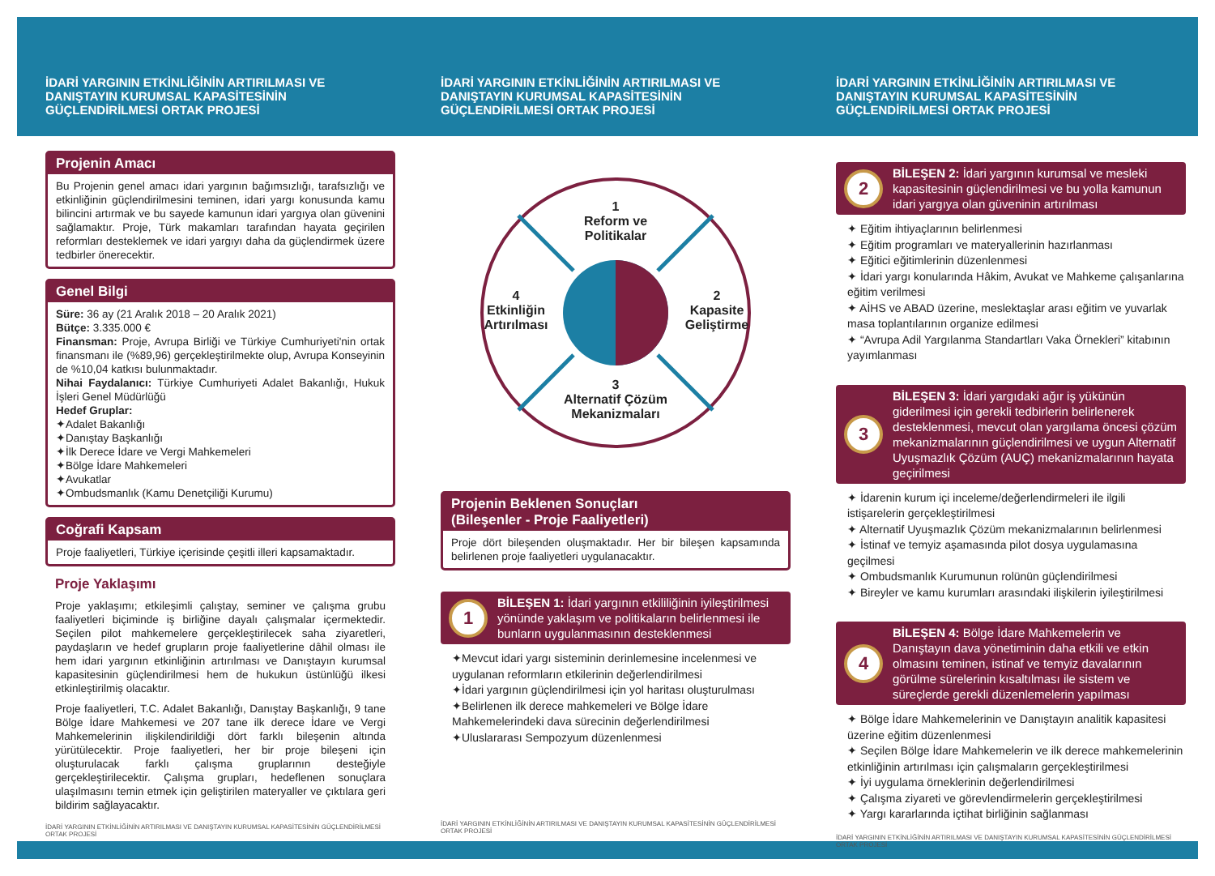İDARİ YARGININ ETKİNLİĞİNİN ARTIRILMASI VE DANIŞTAYIN KURUMSAL KAPASİTESİNİN GÜÇLENDİRİLMESİ ORTAK PROJESİ
Projenin Amacı
Bu Projenin genel amacı idari yargının bağımsızlığı, tarafsızlığı ve etkinliğinin güçlendirilmesini teminen, idari yargı konusunda kamu bilincini artırmak ve bu sayede kamunun idari yargıya olan güvenini sağlamaktır. Proje, Türk makamları tarafından hayata geçirilen reformları desteklemek ve idari yargıyı daha da güçlendirmek üzere tedbirler önerecektir.
Genel Bilgi
Süre: 36 ay (21 Aralık 2018 – 20 Aralık 2021)
Bütçe: 3.335.000 €
Finansman: Proje, Avrupa Birliği ve Türkiye Cumhuriyeti'nin ortak finansmanı ile (%89,96) gerçekleştirilmekte olup, Avrupa Konseyinin de %10,04 katkısı bulunmaktadır.
Nihai Faydalanıcı: Türkiye Cumhuriyeti Adalet Bakanlığı, Hukuk İşleri Genel Müdürlüğü
Hedef Gruplar:
✦Adalet Bakanlığı
✦Danıştay Başkanlığı
✦İlk Derece İdare ve Vergi Mahkemeleri
✦Bölge İdare Mahkemeleri
✦Avukatlar
✦Ombudsmanlık (Kamu Denetçiliği Kurumu)
Coğrafi Kapsam
Proje faaliyetleri, Türkiye içerisinde çeşitli illeri kapsamaktadır.
Proje Yaklaşımı
Proje yaklaşımı; etkileşimli çalıştay, seminer ve çalışma grubu faaliyetleri biçiminde iş birliğine dayalı çalışmalar içermektedir. Seçilen pilot mahkemelere gerçekleştirilecek saha ziyaretleri, paydaşların ve hedef grupların proje faaliyetlerine dâhil olması ile hem idari yargının etkinliğinin artırılması ve Danıştayın kurumsal kapasitesinin güçlendirilmesi hem de hukukun üstünlüğü ilkesi etkinleştirilmiş olacaktır.
Proje faaliyetleri, T.C. Adalet Bakanlığı, Danıştay Başkanlığı, 9 tane Bölge İdare Mahkemesi ve 207 tane ilk derece İdare ve Vergi Mahkemelerinin ilişkilendirildiği dört farklı bileşenin altında yürütülecektir. Proje faaliyetleri, her bir proje bileşeni için oluşturulacak farklı çalışma gruplarının desteğiyle gerçekleştirilecektir. Çalışma grupları, hedeflenen sonuçlara ulaşılmasını temin etmek için geliştirilen materyaller ve çıktılara geri bildirim sağlayacaktır.
İDARİ YARGININ ETKİNLİĞİNİN ARTIRILMASI VE DANIŞTAYIN KURUMSAL KAPASİTESİNİN GÜÇLENDİRİLMESİ ORTAK PROJESİ
İDARİ YARGININ ETKİNLİĞİNİN ARTIRILMASI VE DANIŞTAYIN KURUMSAL KAPASİTESİNİN GÜÇLENDİRİLMESİ ORTAK PROJESİ
1
Reform ve
Politikalar
4
Etkinliğin Artırılması
2
Kapasite Geliştirme
3
Alternatif Çözüm
Mekanizmaları
Projenin Beklenen Sonuçları
(Bileşenler - Proje Faaliyetleri)
Proje dört bileşenden oluşmaktadır. Her bir bileşen kapsamında belirlenen proje faaliyetleri uygulanacaktır.
1 BİLEŞEN 1: İdari yargının etkililiğinin iyileştirilmesi yönünde yaklaşım ve politikaların belirlenmesi ile bunların uygulanmasının desteklenmesi
✦Mevcut idari yargı sisteminin derinlemesine incelenmesi ve uygulanan reformların etkilerinin değerlendirilmesi
✦İdari yargının güçlendirilmesi için yol haritası oluşturulması
✦Belirlenen ilk derece mahkemeleri ve Bölge İdare Mahkemelerindeki dava sürecinin değerlendirilmesi
✦Uluslararası Sempozyum düzenlenmesi
İDARİ YARGININ ETKİNLİĞİNİN ARTIRILMASI VE DANIŞTAYIN KURUMSAL KAPASİTESİNİN GÜÇLENDİRİLMESİ ORTAK PROJESİ
İDARİ YARGININ ETKİNLİĞİNİN ARTIRILMASI VE DANIŞTAYIN KURUMSAL KAPASİTESİNİN GÜÇLENDİRİLMESİ ORTAK PROJESİ
2 BİLEŞEN 2: İdari yargının kurumsal ve mesleki kapasitesinin güçlendirilmesi ve bu yolla kamunun idari yargıya olan güveninin artırılması
✦ Eğitim ihtiyaçlarının belirlenmesi
✦ Eğitim programları ve materyallerinin hazırlanması
✦ Eğitici eğitimlerinin düzenlenmesi
✦ İdari yargı konularında Hâkim, Avukat ve Mahkeme çalışanlarına eğitim verilmesi
✦ AİHS ve ABAD üzerine, meslektaşlar arası eğitim ve yuvarlak masa toplantılarının organize edilmesi
✦ “Avrupa Adil Yargılanma Standartları Vaka Örnekleri” kitabının yayımlanması
3 BİLEŞEN 3: İdari yargıdaki ağır iş yükünün giderilmesi için gerekli tedbirlerin belirlenerek desteklenmesi, mevcut olan yargılama öncesi çözüm mekanizmalarının güçlendirilmesi ve uygun Alternatif Uyuşmazlık Çözüm (AUÇ) mekanizmalarının hayata geçirilmesi
✦ İdarenin kurum içi inceleme/değerlendirmeleri ile ilgili istişarelerin gerçekleştirilmesi
✦ Alternatif Uyuşmazlık Çözüm mekanizmalarının belirlenmesi
✦ İstinaf ve temyiz aşamasında pilot dosya uygulamasına geçilmesi
✦ Ombudsmanlık Kurumunun rolünün güçlendirilmesi
✦ Bireyler ve kamu kurumları arasındaki ilişkilerin iyileştirilmesi
4 BİLEŞEN 4: Bölge İdare Mahkemelerin ve Danıştayın dava yönetiminin daha etkili ve etkin olmasını teminen, istinaf ve temyiz davalarının görülme sürelerinin kısaltılması ile sistem ve süreçlerde gerekli düzenlemelerin yapılması
✦ Bölge İdare Mahkemelerinin ve Danıştayın analitik kapasitesi üzerine eğitim düzenlenmesi
✦ Seçilen Bölge İdare Mahkemelerin ve ilk derece mahkemelerinin etkinliğinin artırılması için çalışmaların gerçekleştirilmesi
✦ İyi uygulama örneklerinin değerlendirilmesi
✦ Çalışma ziyareti ve görevlendirmelerin gerçekleştirilmesi
✦ Yargı kararlarında içtihat birliğinin sağlanması
İDARİ YARGININ ETKİNLİĞİNİN ARTIRILMASI VE DANIŞTAYIN KURUMSAL KAPASİTESİNİN GÜÇLENDİRİLMESİ ORTAK PROJESİ